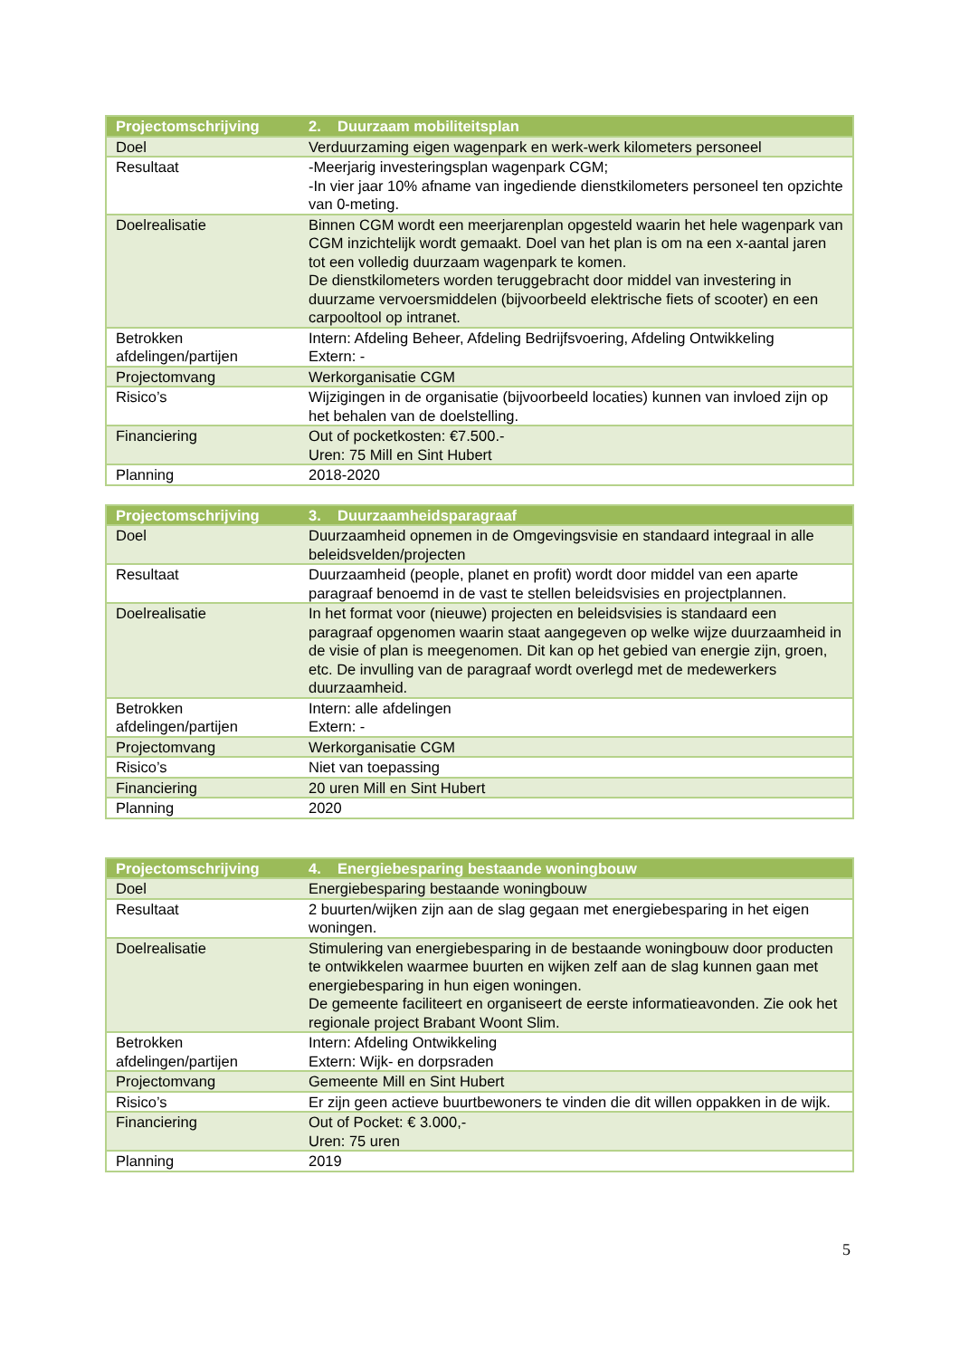| Projectomschrijving | 2. Duurzaam mobiliteitsplan |
| --- | --- |
| Doel | Verduurzaming eigen wagenpark en werk-werk kilometers personeel |
| Resultaat | -Meerjarig investeringsplan wagenpark CGM; -In vier jaar 10% afname van ingediende dienstkilometers personeel ten opzichte van 0-meting. |
| Doelrealisatie | Binnen CGM wordt een meerjarenplan opgesteld waarin het hele wagenpark van CGM inzichtelijk wordt gemaakt. Doel van het plan is om na een x-aantal jaren tot een volledig duurzaam wagenpark te komen. De dienstkilometers worden teruggebracht door middel van investering in duurzame vervoersmiddelen (bijvoorbeeld elektrische fiets of scooter) en een carpooltool op intranet. |
| Betrokken afdelingen/partijen | Intern: Afdeling Beheer, Afdeling Bedrijfsvoering, Afdeling Ontwikkeling Extern: - |
| Projectomvang | Werkorganisatie CGM |
| Risico’s | Wijzigingen in de organisatie (bijvoorbeeld locaties) kunnen van invloed zijn op het behalen van de doelstelling. |
| Financiering | Out of pocketkosten: €7.500.- Uren: 75 Mill en Sint Hubert |
| Planning | 2018-2020 |
| Projectomschrijving | 3. Duurzaamheidsparagraaf |
| --- | --- |
| Doel | Duurzaamheid opnemen in de Omgevingsvisie en standaard integraal in alle beleidsvelden/projecten |
| Resultaat | Duurzaamheid (people, planet en profit) wordt door middel van een aparte paragraaf benoemd in de vast te stellen beleidsvisies en projectplannen. |
| Doelrealisatie | In het format voor (nieuwe) projecten en beleidsvisies is standaard een paragraaf opgenomen waarin staat aangegeven op welke wijze duurzaamheid in de visie of plan is meegenomen. Dit kan op het gebied van energie zijn, groen, etc. De invulling van de paragraaf wordt overlegd met de medewerkers duurzaamheid. |
| Betrokken afdelingen/partijen | Intern: alle afdelingen Extern: - |
| Projectomvang | Werkorganisatie CGM |
| Risico’s | Niet van toepassing |
| Financiering | 20 uren Mill en Sint Hubert |
| Planning | 2020 |
| Projectomschrijving | 4. Energiebesparing bestaande woningbouw |
| --- | --- |
| Doel | Energiebesparing bestaande woningbouw |
| Resultaat | 2 buurten/wijken zijn aan de slag gegaan met energiebesparing in het eigen woningen. |
| Doelrealisatie | Stimulering van energiebesparing in de bestaande woningbouw door producten te ontwikkelen waarmee buurten en wijken zelf aan de slag kunnen gaan met energiebesparing in hun eigen woningen. De gemeente faciliteert en organiseert de eerste informatieavonden. Zie ook het regionale project Brabant Woont Slim. |
| Betrokken afdelingen/partijen | Intern: Afdeling Ontwikkeling Extern: Wijk- en dorpsraden |
| Projectomvang | Gemeente Mill en Sint Hubert |
| Risico’s | Er zijn geen actieve buurtbewoners te vinden die dit willen oppakken in de wijk. |
| Financiering | Out of Pocket: € 3.000,- Uren: 75 uren |
| Planning | 2019 |
5